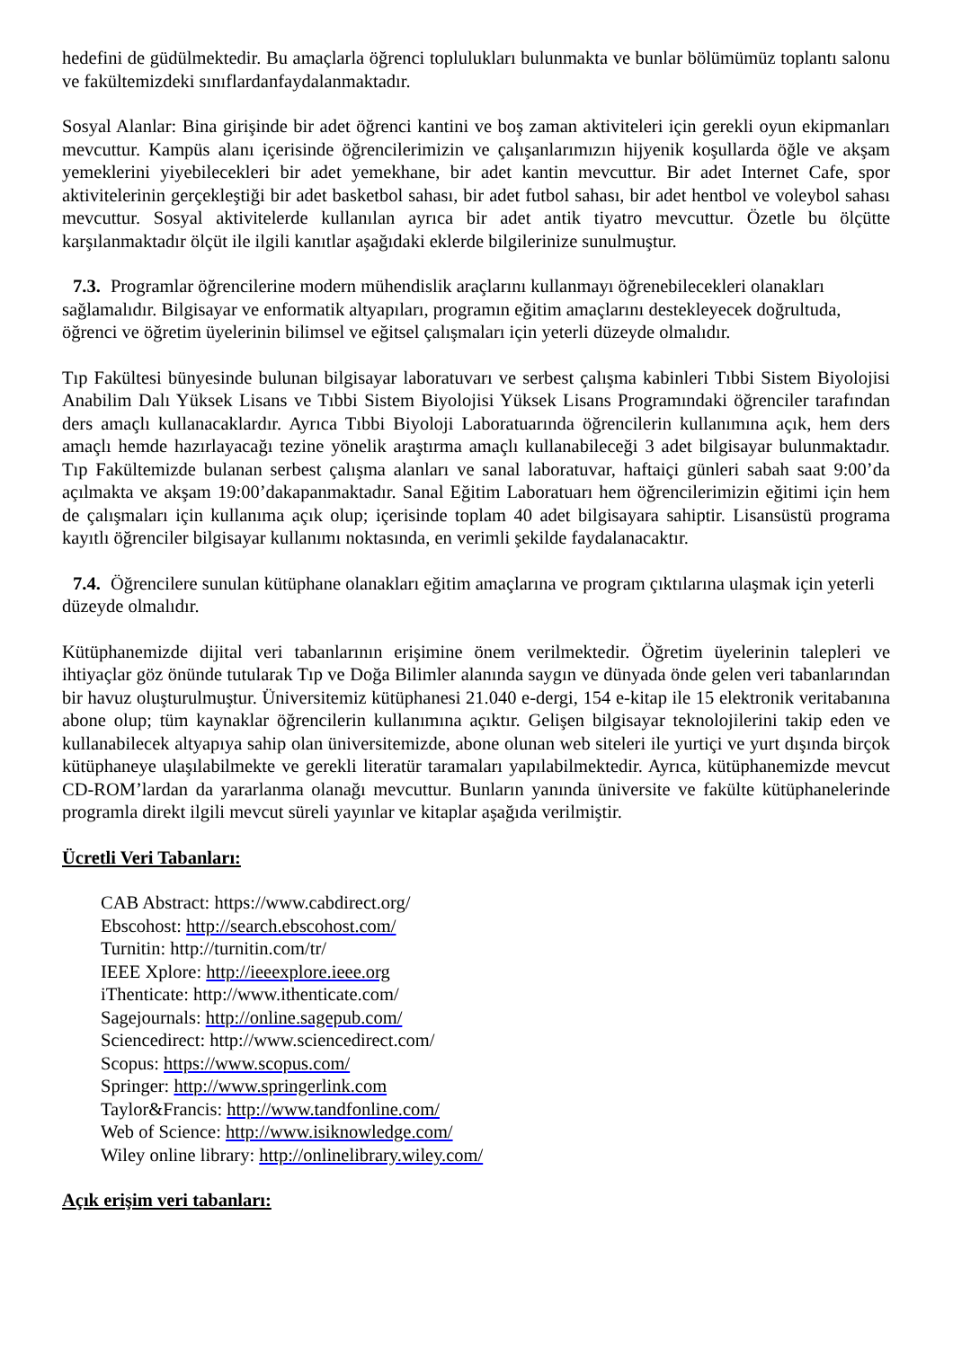hedefini de güdülmektedir. Bu amaçlarla öğrenci toplulukları bulunmakta ve bunlar bölümümüz toplantı salonu ve fakültemizdeki sınıflardanfaydalanmaktadır.
Sosyal Alanlar: Bina girişinde bir adet öğrenci kantini ve boş zaman aktiviteleri için gerekli oyun ekipmanları mevcuttur. Kampüs alanı içerisinde öğrencilerimizin ve çalışanlarımızın hijyenik koşullarda öğle ve akşam yemeklerini yiyebilecekleri bir adet yemekhane, bir adet kantin mevcuttur. Bir adet Internet Cafe, spor aktivitelerinin gerçekleştiği bir adet basketbol sahası, bir adet futbol sahası, bir adet hentbol ve voleybol sahası mevcuttur. Sosyal aktivitelerde kullanılan ayrıca bir adet antik tiyatro mevcuttur. Özetle bu ölçütte karşılanmaktadır ölçüt ile ilgili kanıtlar aşağıdaki eklerde bilgilerinize sunulmuştur.
7.3. Programlar öğrencilerine modern mühendislik araçlarını kullanmayı öğrenebilecekleri olanakları sağlamalıdır. Bilgisayar ve enformatik altyapıları, programın eğitim amaçlarını destekleyecek doğrultuda, öğrenci ve öğretim üyelerinin bilimsel ve eğitsel çalışmaları için yeterli düzeyde olmalıdır.
Tıp Fakültesi bünyesinde bulunan bilgisayar laboratuvarı ve serbest çalışma kabinleri Tıbbi Sistem Biyolojisi Anabilim Dalı Yüksek Lisans ve Tıbbi Sistem Biyolojisi Yüksek Lisans Programındaki öğrenciler tarafından ders amaçlı kullanacaklardır. Ayrıca Tıbbi Biyoloji Laboratuarında öğrencilerin kullanımına açık, hem ders amaçlı hemde hazırlayacağı tezine yönelik araştırma amaçlı kullanabileceği 3 adet bilgisayar bulunmaktadır. Tıp Fakültemizde bulanan serbest çalışma alanları ve sanal laboratuvar, haftaiçi günleri sabah saat 9:00’da açılmakta ve akşam 19:00’dakapanmaktadır. Sanal Eğitim Laboratuarı hem öğrencilerimizin eğitimi için hem de çalışmaları için kullanıma açık olup; içerisinde toplam 40 adet bilgisayara sahiptir. Lisansüstü programa kayıtlı öğrenciler bilgisayar kullanımı noktasında, en verimli şekilde faydalanacaktır.
7.4. Öğrencilere sunulan kütüphane olanakları eğitim amaçlarına ve program çıktılarına ulaşmak için yeterli düzeyde olmalıdır.
Kütüphanemizde dijital veri tabanlarının erişimine önem verilmektedir. Öğretim üyelerinin talepleri ve ihtiyaçlar göz önünde tutularak Tıp ve Doğa Bilimler alanında saygın ve dünyada önde gelen veri tabanlarından bir havuz oluşturulmuştur. Üniversitemiz kütüphanesi 21.040 e-dergi, 154 e-kitap ile 15 elektronik veritabanına abone olup; tüm kaynaklar öğrencilerin kullanımına açıktır. Gelişen bilgisayar teknolojilerini takip eden ve kullanabilecek altyapıya sahip olan üniversitemizde, abone olunan web siteleri ile yurtiçi ve yurt dışında birçok kütüphaneye ulaşılabilmekte ve gerekli literatür taramaları yapılabilmektedir. Ayrıca, kütüphanemizde mevcut CD-ROM’lardan da yararlanma olanağı mevcuttur. Bunların yanında üniversite ve fakülte kütüphanelerinde programla direkt ilgili mevcut süreli yayınlar ve kitaplar aşağıda verilmiştir.
Ücretli Veri Tabanları:
CAB Abstract: https://www.cabdirect.org/
Ebscohost: http://search.ebscohost.com/
Turnitin: http://turnitin.com/tr/
IEEE Xplore: http://ieeexplore.ieee.org
iThenticate: http://www.ithenticate.com/
Sagejournals: http://online.sagepub.com/
Sciencedirect: http://www.sciencedirect.com/
Scopus: https://www.scopus.com/
Springer: http://www.springerlink.com
Taylor&Francis: http://www.tandfonline.com/
Web of Science: http://www.isiknowledge.com/
Wiley online library: http://onlinelibrary.wiley.com/
Açık erişim veri tabanları: